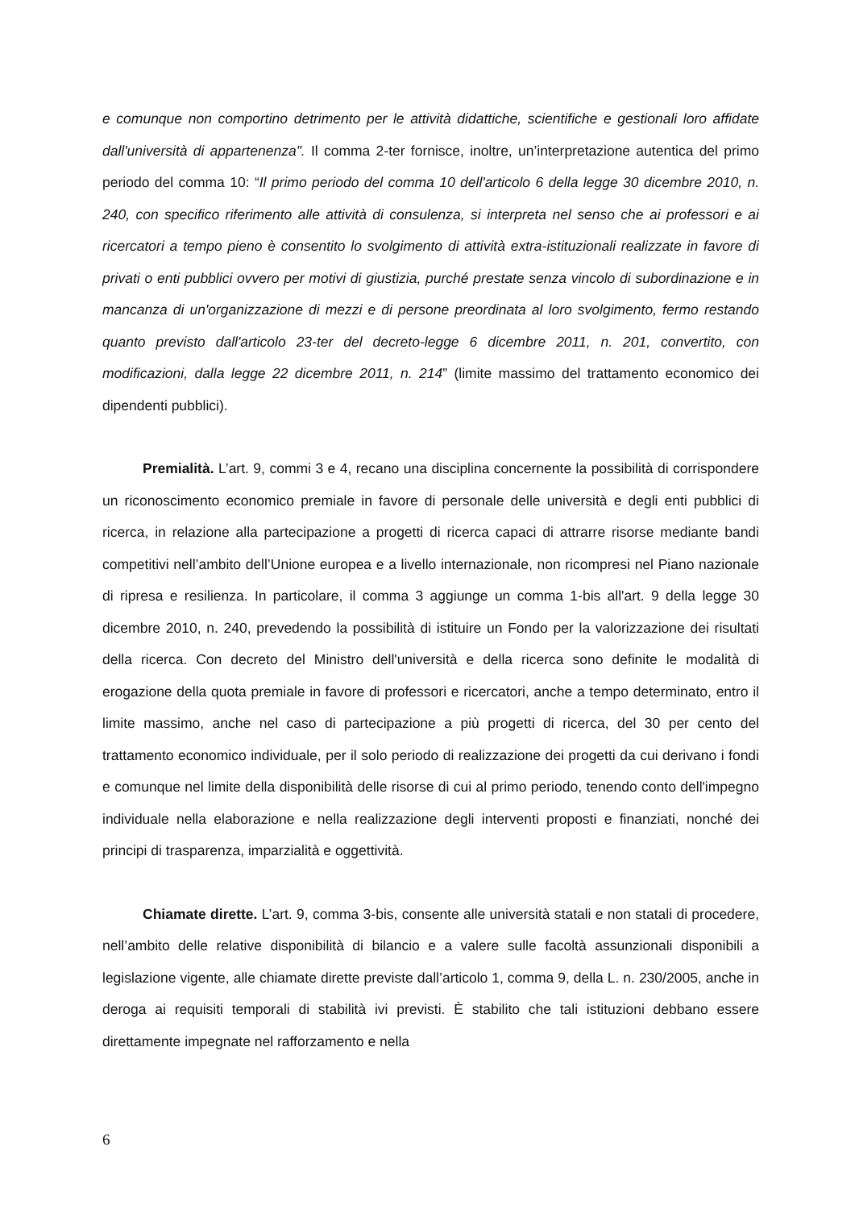e comunque non comportino detrimento per le attività didattiche, scientifiche e gestionali loro affidate dall'università di appartenenza". Il comma 2-ter fornisce, inoltre, un’interpretazione autentica del primo periodo del comma 10: “Il primo periodo del comma 10 dell'articolo 6 della legge 30 dicembre 2010, n. 240, con specifico riferimento alle attività di consulenza, si interpreta nel senso che ai professori e ai ricercatori a tempo pieno è consentito lo svolgimento di attività extra-istituzionali realizzate in favore di privati o enti pubblici ovvero per motivi di giustizia, purché prestate senza vincolo di subordinazione e in mancanza di un'organizzazione di mezzi e di persone preordinata al loro svolgimento, fermo restando quanto previsto dall'articolo 23-ter del decreto-legge 6 dicembre 2011, n. 201, convertito, con modificazioni, dalla legge 22 dicembre 2011, n. 214” (limite massimo del trattamento economico dei dipendenti pubblici).
Premialità. L’art. 9, commi 3 e 4, recano una disciplina concernente la possibilità di corrispondere un riconoscimento economico premiale in favore di personale delle università e degli enti pubblici di ricerca, in relazione alla partecipazione a progetti di ricerca capaci di attrarre risorse mediante bandi competitivi nell’ambito dell’Unione europea e a livello internazionale, non ricompresi nel Piano nazionale di ripresa e resilienza. In particolare, il comma 3 aggiunge un comma 1-bis all'art. 9 della legge 30 dicembre 2010, n. 240, prevedendo la possibilità di istituire un Fondo per la valorizzazione dei risultati della ricerca. Con decreto del Ministro dell'università e della ricerca sono definite le modalità di erogazione della quota premiale in favore di professori e ricercatori, anche a tempo determinato, entro il limite massimo, anche nel caso di partecipazione a più progetti di ricerca, del 30 per cento del trattamento economico individuale, per il solo periodo di realizzazione dei progetti da cui derivano i fondi e comunque nel limite della disponibilità delle risorse di cui al primo periodo, tenendo conto dell'impegno individuale nella elaborazione e nella realizzazione degli interventi proposti e finanziati, nonché dei principi di trasparenza, imparzialità e oggettività.
Chiamate dirette. L’art. 9, comma 3-bis, consente alle università statali e non statali di procedere, nell’ambito delle relative disponibilità di bilancio e a valere sulle facoltà assunzionali disponibili a legislazione vigente, alle chiamate dirette previste dall’articolo 1, comma 9, della L. n. 230/2005, anche in deroga ai requisiti temporali di stabilità ivi previsti. È stabilito che tali istituzioni debbano essere direttamente impegnate nel rafforzamento e nella
6